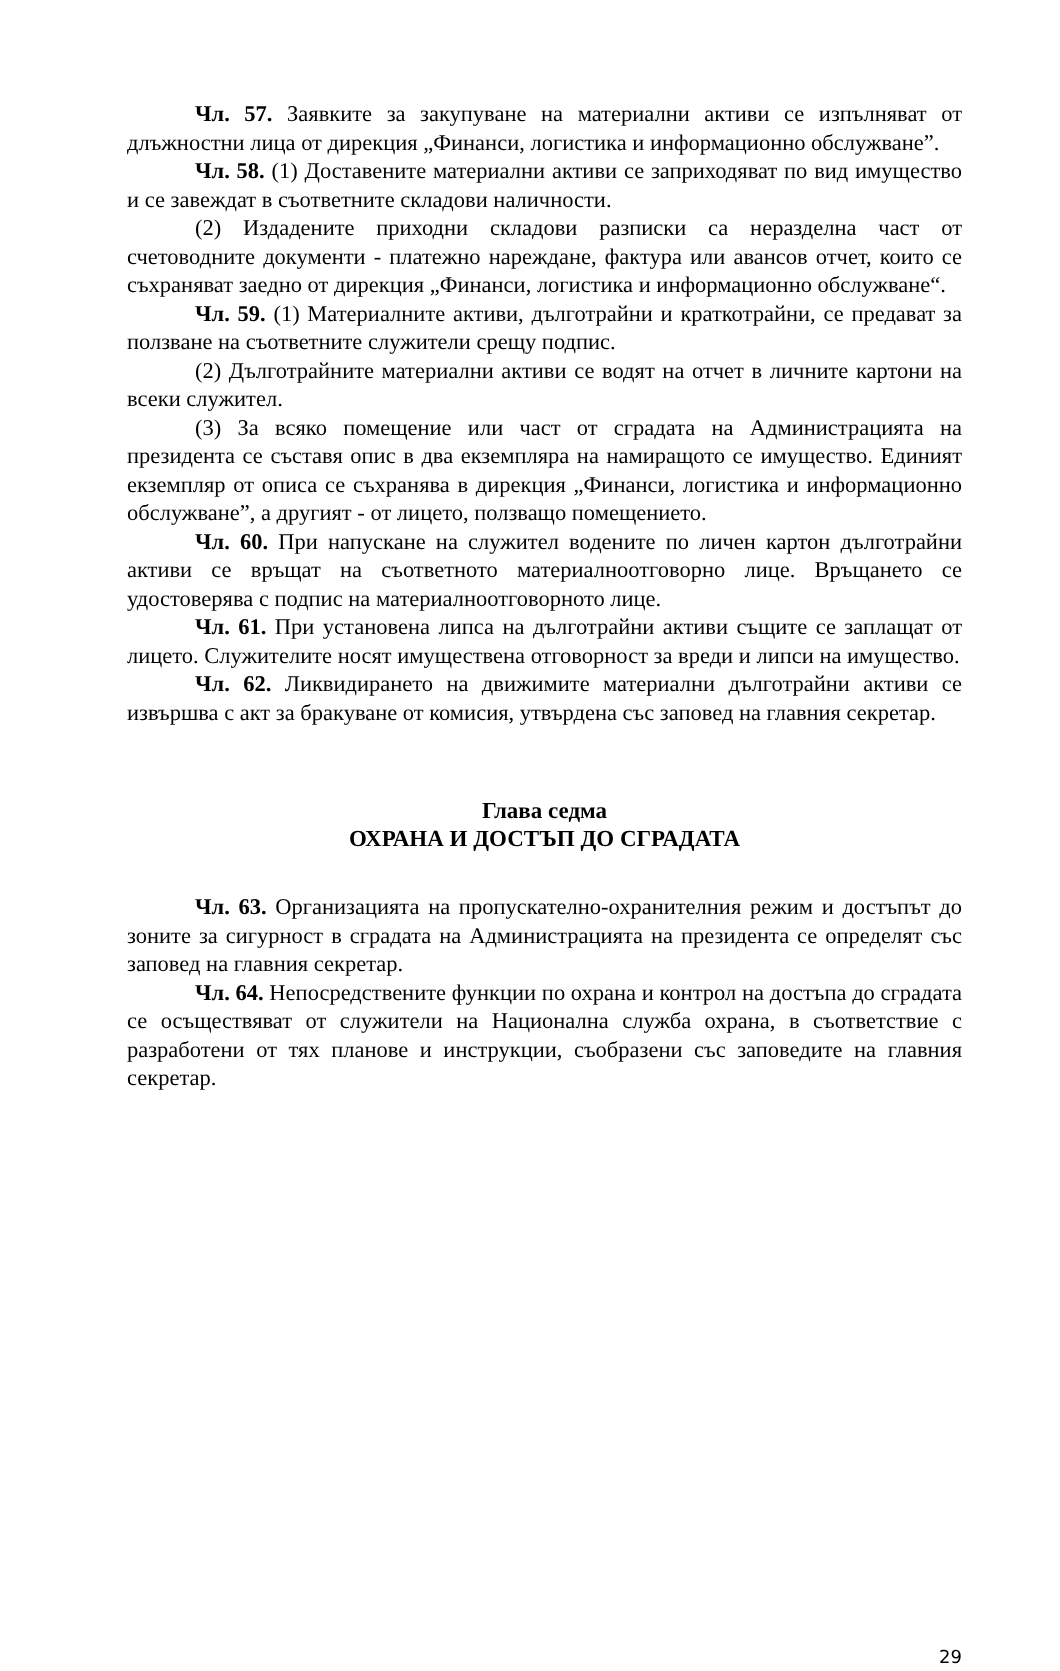Чл. 57. Заявките за закупуване на материални активи се изпълняват от длъжностни лица от дирекция „Финанси, логистика и информационно обслужване”.
Чл. 58. (1) Доставените материални активи се заприходяват по вид имущество и се завеждат в съответните складови наличности.
(2) Издадените приходни складови разписки са неразделна част от счетоводните документи - платежно нареждане, фактура или авансов отчет, които се съхраняват заедно от дирекция „Финанси, логистика и информационно обслужване“.
Чл. 59. (1) Материалните активи, дълготрайни и краткотрайни, се предават за ползване на съответните служители срещу подпис.
(2) Дълготрайните материални активи се водят на отчет в личните картони на всеки служител.
(3) За всяко помещение или част от сградата на Администрацията на президента се съставя опис в два екземпляра на намиращото се имущество. Единият екземпляр от описа се съхранява в дирекция „Финанси, логистика и информационно обслужване”, а другият - от лицето, ползващо помещението.
Чл. 60. При напускане на служител водените по личен картон дълготрайни активи се връщат на съответното материалноотговорно лице. Връщането се удостоверява с подпис на материалноотговорното лице.
Чл. 61. При установена липса на дълготрайни активи същите се заплащат от лицето. Служителите носят имуществена отговорност за вреди и липси на имущество.
Чл. 62. Ликвидирането на движимите материални дълготрайни активи се извършва с акт за бракуване от комисия, утвърдена със заповед на главния секретар.
Глава седма
ОХРАНА И ДОСТЪП ДО СГРАДАТА
Чл. 63. Организацията на пропускателно-охранителния режим и достъпът до зоните за сигурност в сградата на Администрацията на президента се определят със заповед на главния секретар.
Чл. 64. Непосредствените функции по охрана и контрол на достъпа до сградата се осъществяват от служители на Национална служба охрана, в съответствие с разработени от тях планове и инструкции, съобразени със заповедите на главния секретар.
29